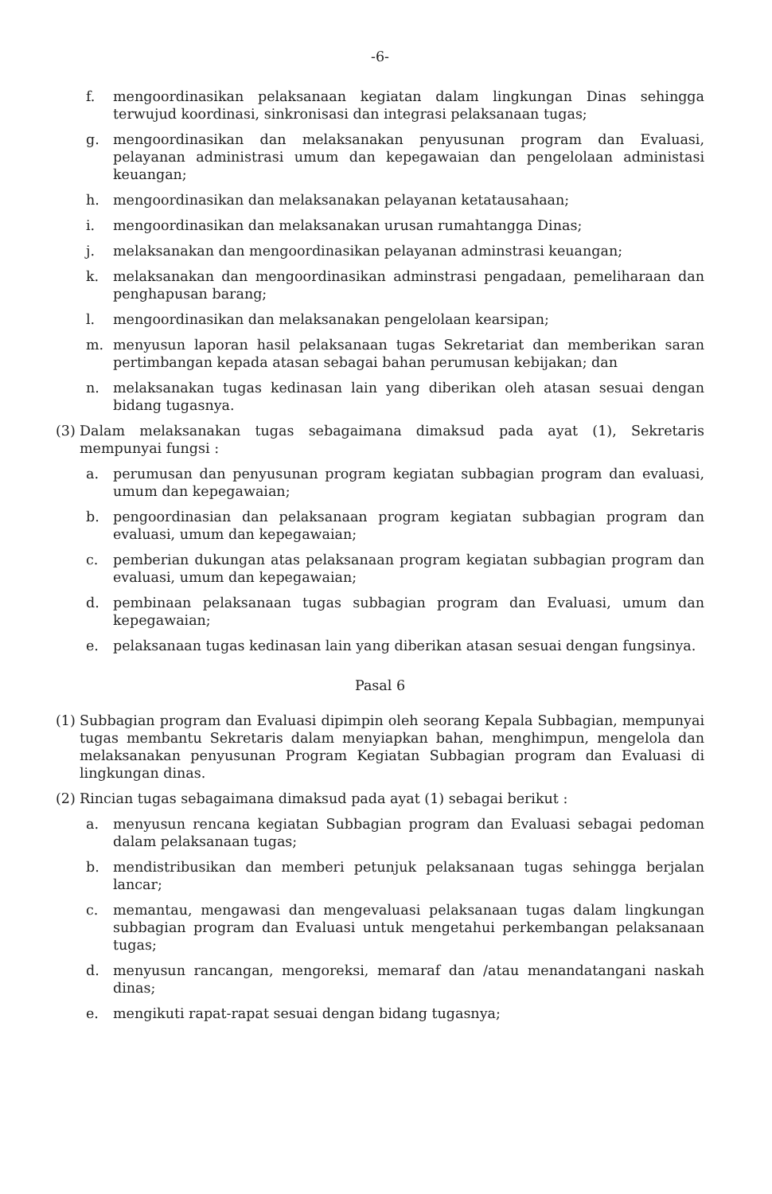-6-
f. mengoordinasikan pelaksanaan kegiatan dalam lingkungan Dinas sehingga terwujud koordinasi, sinkronisasi dan integrasi pelaksanaan tugas;
g. mengoordinasikan dan melaksanakan penyusunan program dan Evaluasi, pelayanan administrasi umum dan kepegawaian dan pengelolaan administasi keuangan;
h. mengoordinasikan dan melaksanakan pelayanan ketatausahaan;
i. mengoordinasikan dan melaksanakan urusan rumahtangga Dinas;
j. melaksanakan dan mengoordinasikan pelayanan adminstrasi keuangan;
k. melaksanakan dan mengoordinasikan adminstrasi pengadaan, pemeliharaan dan penghapusan barang;
l. mengoordinasikan dan melaksanakan pengelolaan kearsipan;
m. menyusun laporan hasil pelaksanaan tugas Sekretariat dan memberikan saran pertimbangan kepada atasan sebagai bahan perumusan kebijakan; dan
n. melaksanakan tugas kedinasan lain yang diberikan oleh atasan sesuai dengan bidang tugasnya.
(3) Dalam melaksanakan tugas sebagaimana dimaksud pada ayat (1), Sekretaris mempunyai fungsi :
a. perumusan dan penyusunan program kegiatan subbagian program dan evaluasi, umum dan kepegawaian;
b. pengoordinasian dan pelaksanaan program kegiatan subbagian program dan evaluasi, umum dan kepegawaian;
c. pemberian dukungan atas pelaksanaan program kegiatan subbagian program dan evaluasi, umum dan kepegawaian;
d. pembinaan pelaksanaan tugas subbagian program dan Evaluasi, umum dan kepegawaian;
e. pelaksanaan tugas kedinasan lain yang diberikan atasan sesuai dengan fungsinya.
Pasal 6
(1) Subbagian program dan Evaluasi dipimpin oleh seorang Kepala Subbagian, mempunyai tugas membantu Sekretaris dalam menyiapkan bahan, menghimpun, mengelola dan melaksanakan penyusunan Program Kegiatan Subbagian program dan Evaluasi di lingkungan dinas.
(2) Rincian tugas sebagaimana dimaksud pada ayat (1) sebagai berikut :
a. menyusun rencana kegiatan Subbagian program dan Evaluasi sebagai pedoman dalam pelaksanaan tugas;
b. mendistribusikan dan memberi petunjuk pelaksanaan tugas sehingga berjalan lancar;
c. memantau, mengawasi dan mengevaluasi pelaksanaan tugas dalam lingkungan subbagian program dan Evaluasi untuk mengetahui perkembangan pelaksanaan tugas;
d. menyusun rancangan, mengoreksi, memaraf dan /atau menandatangani naskah dinas;
e. mengikuti rapat-rapat sesuai dengan bidang tugasnya;